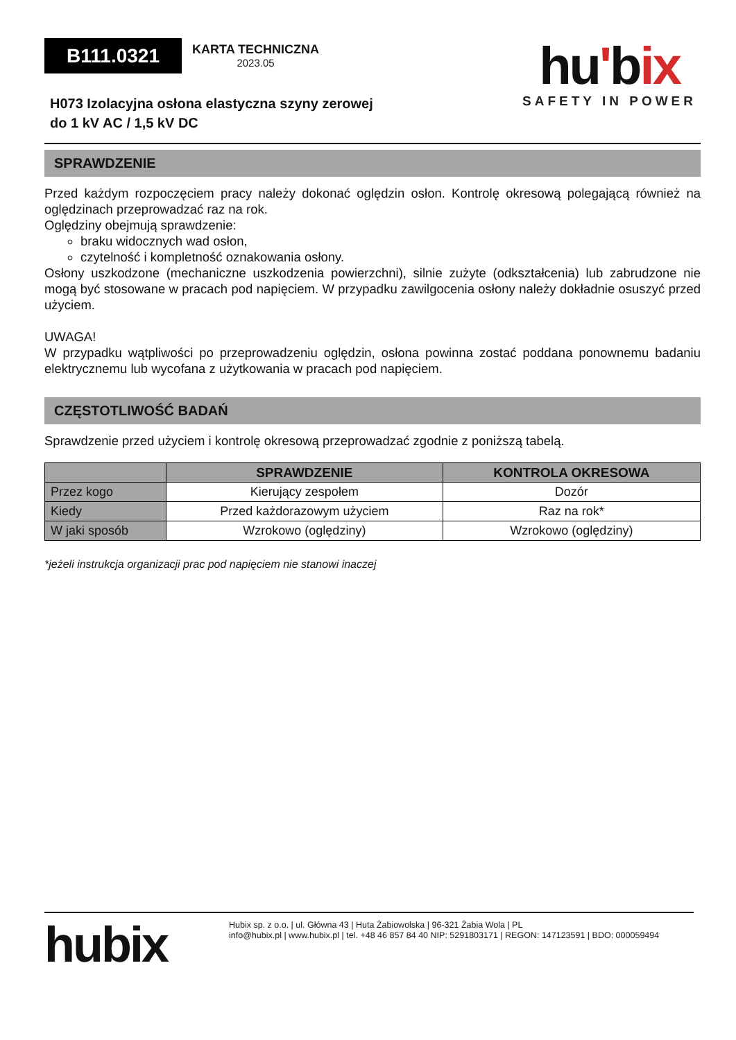B111.0321
KARTA TECHNICZNA 2023.05
hu'bix
SAFETY IN POWER
H073 Izolacyjna osłona elastyczna szyny zerowej
do 1 kV AC / 1,5 kV DC
SPRAWDZENIE
Przed każdym rozpoczęciem pracy należy dokonać oględzin osłon. Kontrolę okresową polegającą również na oględzinach przeprowadzać raz na rok.
Oględziny obejmują sprawdzenie:
braku widocznych wad osłon,
czytelność i kompletność oznakowania osłony.
Osłony uszkodzone (mechaniczne uszkodzenia powierzchni), silnie zużyte (odkształcenia) lub zabrudzone nie mogą być stosowane w pracach pod napięciem. W przypadku zawilgocenia osłony należy dokładnie osuszyć przed użyciem.
UWAGA!
W przypadku wątpliwości po przeprowadzeniu oględzin, osłona powinna zostać poddana ponownemu badaniu elektrycznemu lub wycofana z użytkowania w pracach pod napięciem.
CZĘSTOTLIWOŚĆ BADAŃ
Sprawdzenie przed użyciem i kontrolę okresową przeprowadzać zgodnie z poniższą tabelą.
| | SPRAWDZENIE | KONTROLA OKRESOWA |
| --- | --- | --- |
| Przez kogo | Kierujący zespołem | Dozór |
| Kiedy | Przed każdorazowym użyciem | Raz na rok* |
| W jaki sposób | Wzrokowo (oględziny) | Wzrokowo (oględziny) |
*jeżeli instrukcja organizacji prac pod napięciem nie stanowi inaczej
hubix
Hubix sp. z o.o. | ul. Główna 43 | Huta Żabiowolska | 96-321 Żabia Wola | PL
info@hubix.pl | www.hubix.pl | tel. +48 46 857 84 40 NIP: 5291803171 | REGON: 147123591 | BDO: 000059494